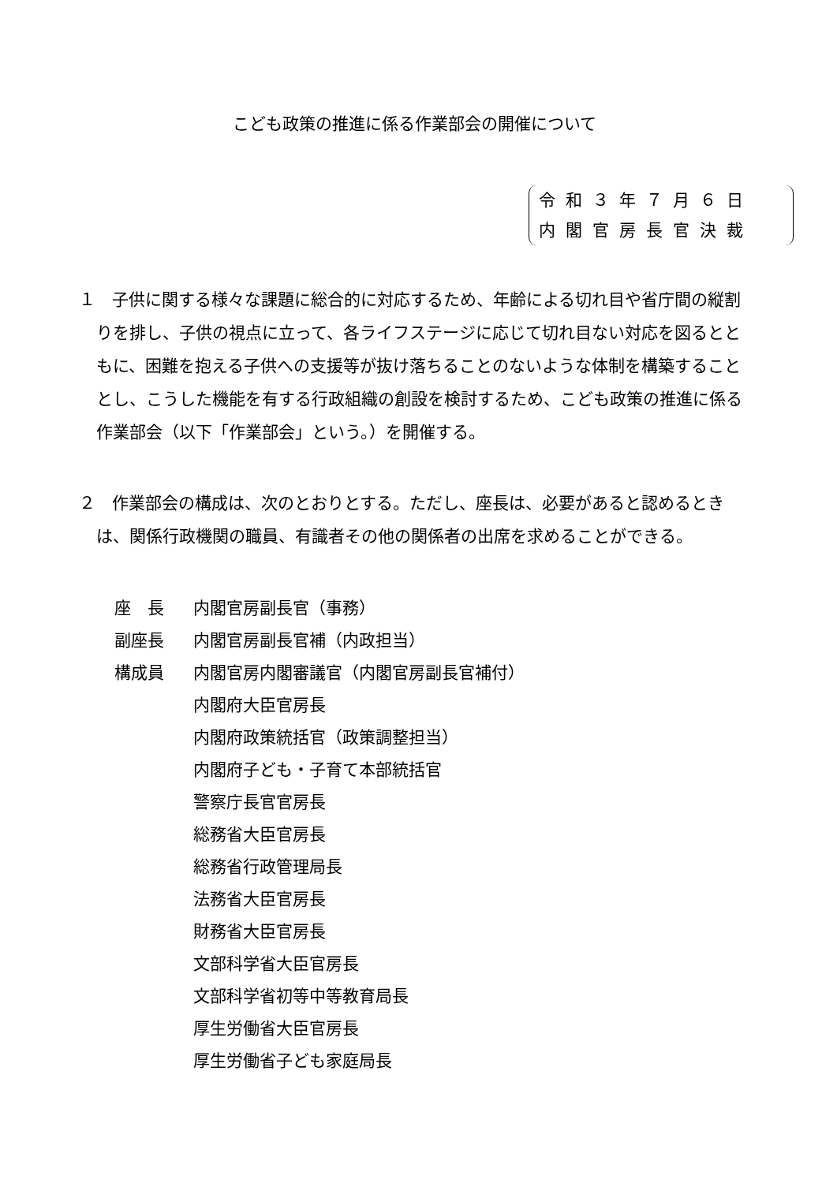こども政策の推進に係る作業部会の開催について
令和３年７月６日
内閣官房長官決裁
１　子供に関する様々な課題に総合的に対応するため、年齢による切れ目や省庁間の縦割りを排し、子供の視点に立って、各ライフステージに応じて切れ目ない対応を図るとともに、困難を抱える子供への支援等が抜け落ちることのないような体制を構築することとし、こうした機能を有する行政組織の創設を検討するため、こども政策の推進に係る作業部会（以下「作業部会」という。）を開催する。
２　作業部会の構成は、次のとおりとする。ただし、座長は、必要があると認めるときは、関係行政機関の職員、有識者その他の関係者の出席を求めることができる。
座　長 内閣官房副長官（事務）
副座長 内閣官房副長官補（内政担当）
構成員 内閣官房内閣審議官（内閣官房副長官補付）
内閣府大臣官房長
内閣府政策統括官（政策調整担当）
内閣府子ども・子育て本部統括官
警察庁長官官房長
総務省大臣官房長
総務省行政管理局長
法務省大臣官房長
財務省大臣官房長
文部科学省大臣官房長
文部科学省初等中等教育局長
厚生労働省大臣官房長
厚生労働省子ども家庭局長